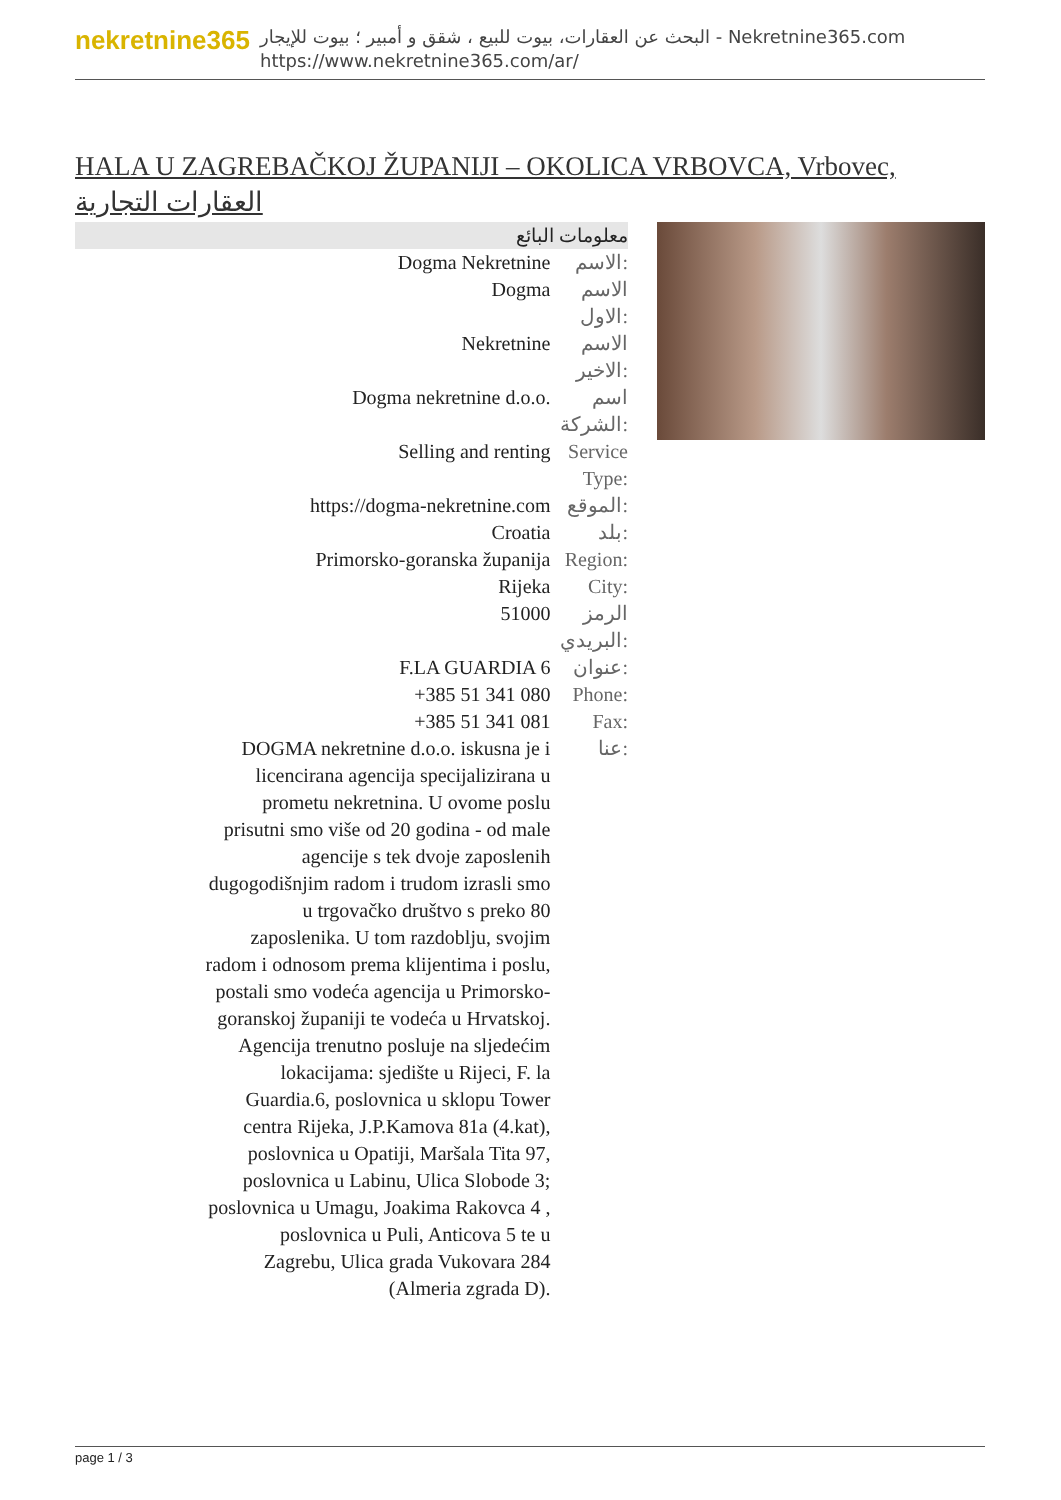nekretnine365
البحث عن العقارات، بيوت للبيع ، شقق و أمبير ؛ بيوت للإيجار - Nekretnine365.com
https://www.nekretnine365.com/ar/
HALA U ZAGREBAČKOJ ŽUPANIJI – OKOLICA VRBOVCA, Vrbovec, العقارات التجارية
معلومات البائع
| Dogma Nekretnine | الاسم: |
| Dogma | الاسم الاول: |
| Nekretnine | الاسم الاخير: |
| Dogma nekretnine d.o.o. | اسم الشركة: |
| Selling and renting | Service Type: |
| https://dogma-nekretnine.com | الموقع: |
| Croatia | بلد: |
| Primorsko-goranska županija | Region: |
| Rijeka | City: |
| 51000 | الرمز البريدي: |
| F.LA GUARDIA 6 | عنوان: |
| +385 51 341 080 | Phone: |
| +385 51 341 081 | Fax: |
| DOGMA nekretnine d.o.o. iskusna je i licencirana agencija specijalizirana u prometu nekretnina. U ovome poslu prisutni smo više od 20 godina - od male agencije s tek dvoje zaposlenih dugogodišnjim radom i trudom izrasli smo u trgovačko društvo s preko 80 zaposlenika. U tom razdoblju, svojim radom i odnosom prema klijentima i poslu, postali smo vodeća agencija u Primorsko-goranskoj županiji te vodeća u Hrvatskoj. Agencija trenutno posluje na sljedećim lokacijama: sjedište u Rijeci, F. la Guardia.6, poslovnica u sklopu Tower centra Rijeka, J.P.Kamova 81a (4.kat), poslovnica u Opatiji, Maršala Tita 97, poslovnica u Labinu, Ulica Slobode 3; poslovnica u Umagu, Joakima Rakovca 4 , poslovnica u Puli, Anticova 5 te u Zagrebu, Ulica grada Vukovara 284 (Almeria zgrada D). | عنا: |
page 1 / 3